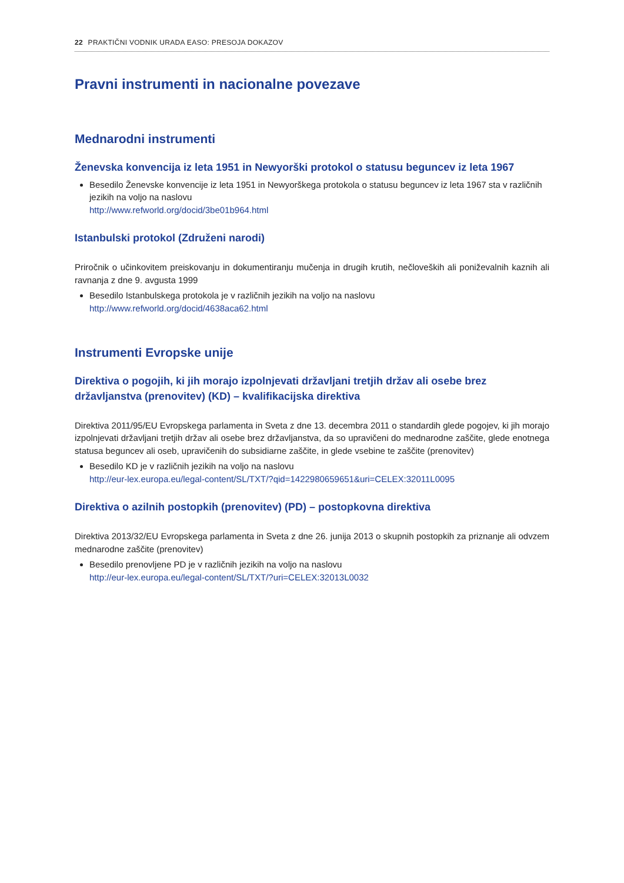22 PRAKTIČNI VODNIK URADA EASO: PRESOJA DOKAZOV
Pravni instrumenti in nacionalne povezave
Mednarodni instrumenti
Ženevska konvencija iz leta 1951 in Newyorški protokol o statusu beguncev iz leta 1967
Besedilo Ženevske konvencije iz leta 1951 in Newyorškega protokola o statusu beguncev iz leta 1967 sta v različnih jezikih na voljo na naslovu
http://www.refworld.org/docid/3be01b964.html
Istanbulski protokol (Združeni narodi)
Priročnik o učinkovitem preiskovanju in dokumentiranju mučenja in drugih krutih, nečloveških ali poniževalnih kaznih ali ravnanja z dne 9. avgusta 1999
Besedilo Istanbulskega protokola je v različnih jezikih na voljo na naslovu
http://www.refworld.org/docid/4638aca62.html
Instrumenti Evropske unije
Direktiva o pogojih, ki jih morajo izpolnjevati državljani tretjih držav ali osebe brez državljanstva (prenovitev) (KD) – kvalifikacijska direktiva
Direktiva 2011/95/EU Evropskega parlamenta in Sveta z dne 13. decembra 2011 o standardih glede pogojev, ki jih morajo izpolnjevati državljani tretjih držav ali osebe brez državljanstva, da so upravičeni do mednarodne zaščite, glede enotnega statusa beguncev ali oseb, upravičenih do subsidiarne zaščite, in glede vsebine te zaščite (prenovitev)
Besedilo KD je v različnih jezikih na voljo na naslovu
http://eur-lex.europa.eu/legal-content/SL/TXT/?qid=1422980659651&uri=CELEX:32011L0095
Direktiva o azilnih postopkih (prenovitev) (PD) – postopkovna direktiva
Direktiva 2013/32/EU Evropskega parlamenta in Sveta z dne 26. junija 2013 o skupnih postopkih za priznanje ali odvzem mednarodne zaščite (prenovitev)
Besedilo prenovljene PD je v različnih jezikih na voljo na naslovu
http://eur-lex.europa.eu/legal-content/SL/TXT/?uri=CELEX:32013L0032